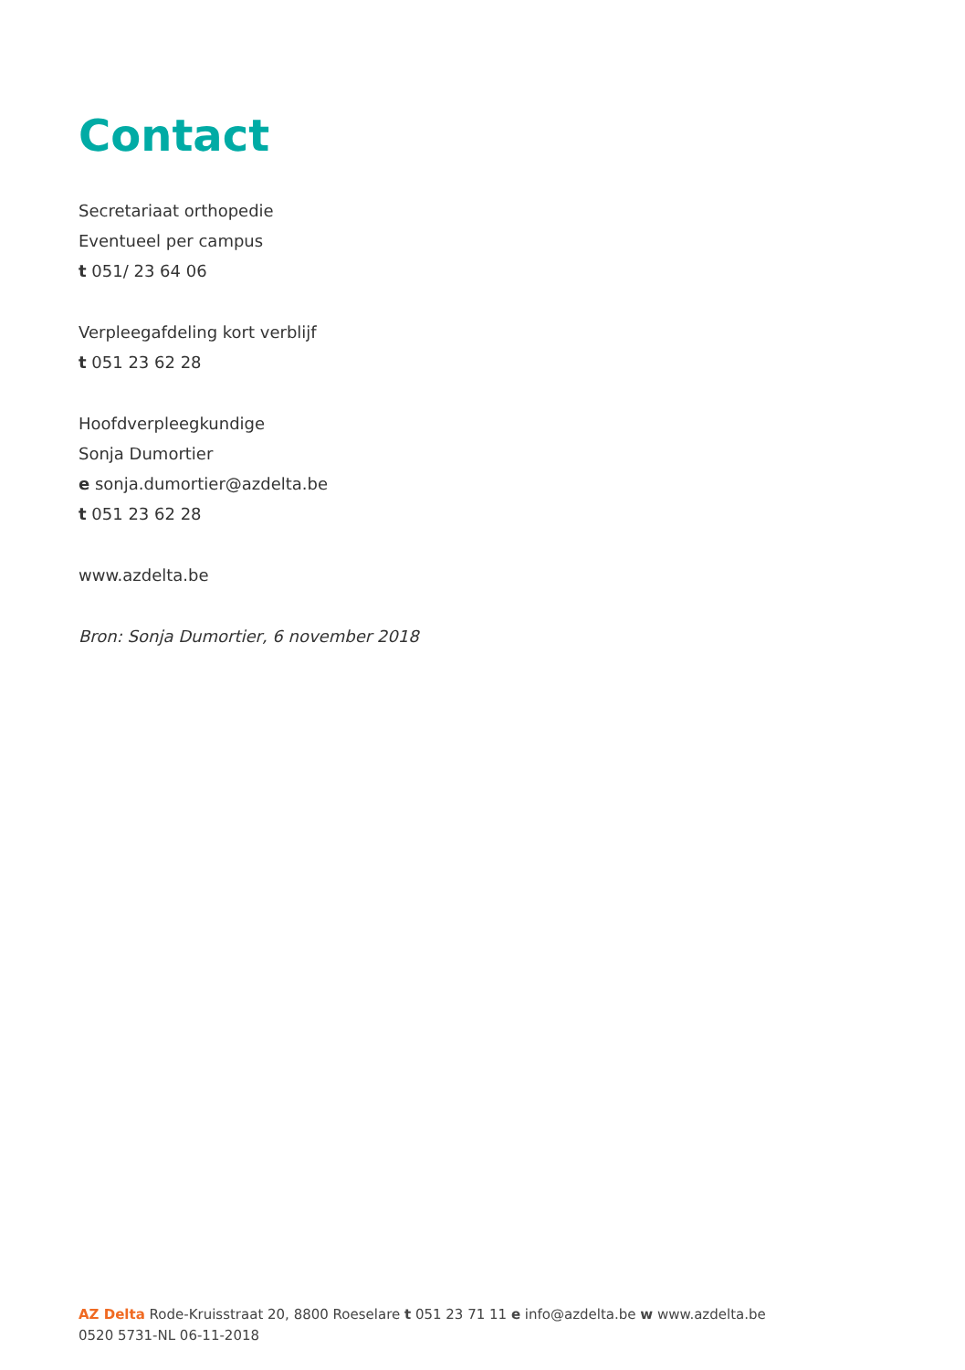Contact
Secretariaat orthopedie
Eventueel per campus
t 051/ 23 64 06
Verpleegafdeling kort verblijf
t 051 23 62 28
Hoofdverpleegkundige
Sonja Dumortier
e sonja.dumortier@azdelta.be
t 051 23 62 28
www.azdelta.be
Bron: Sonja Dumortier, 6 november 2018
AZ Delta Rode-Kruisstraat 20, 8800 Roeselare t 051 23 71 11 e info@azdelta.be w www.azdelta.be
0520 5731-NL 06-11-2018